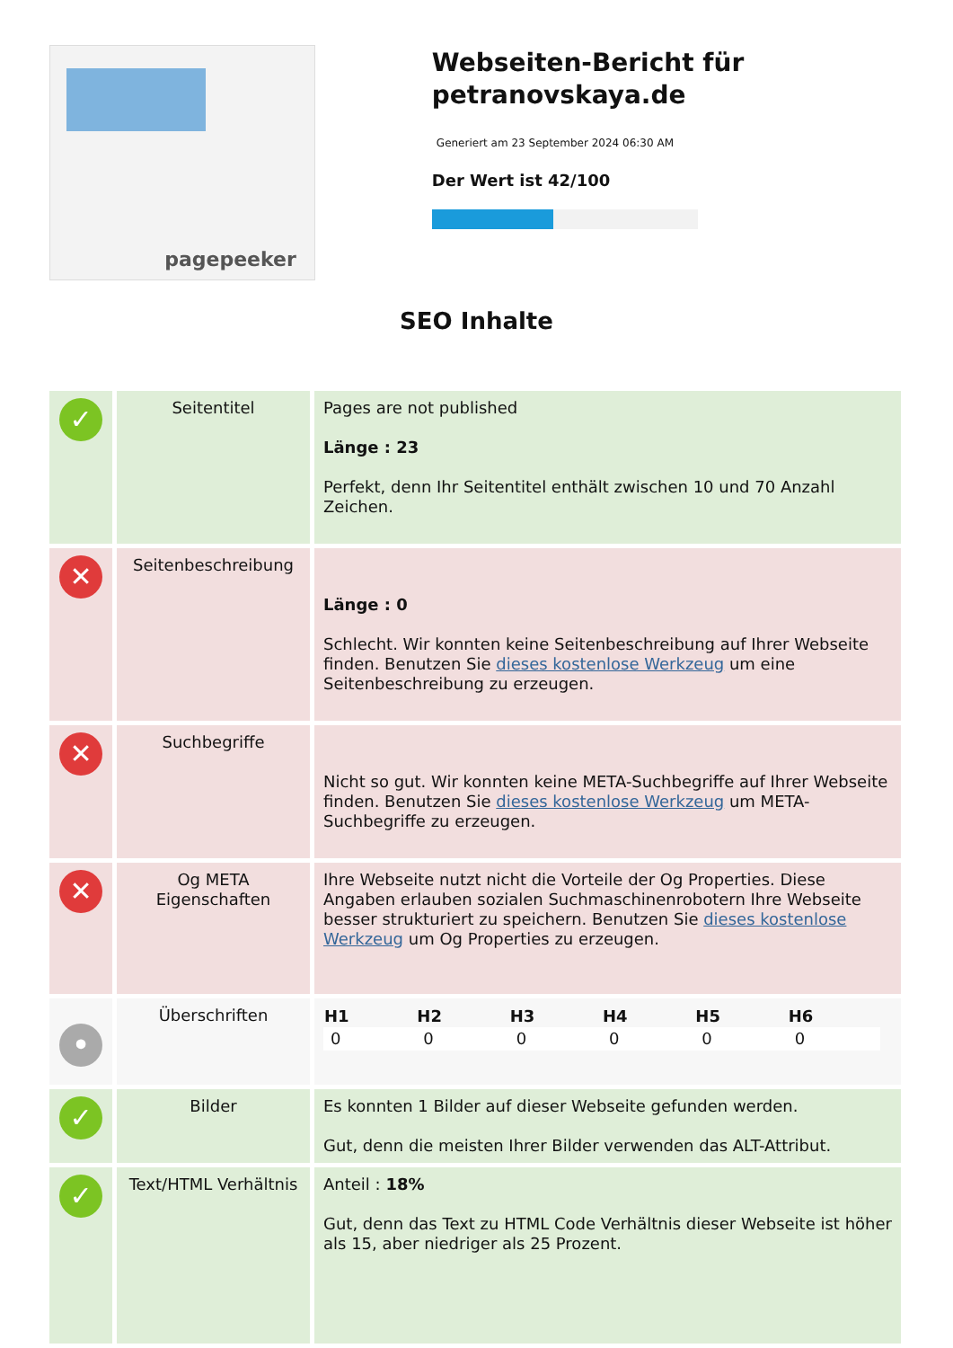pagepeeker
Webseiten-Bericht für petranovskaya.de
Generiert am 23 September 2024 06:30 AM
Der Wert ist 42/100
SEO Inhalte
| ✓ | Seitentitel | Pages are not published Länge : 23 Perfekt, denn Ihr Seitentitel enthält zwischen 10 und 70 Anzahl Zeichen. |
| ✕ | Seitenbeschreibung | Länge : 0 Schlecht. Wir konnten keine Seitenbeschreibung auf Ihrer Webseite finden. Benutzen Sie dieses kostenlose Werkzeug um eine Seitenbeschreibung zu erzeugen. |
| ✕ | Suchbegriffe | Nicht so gut. Wir konnten keine META-Suchbegriffe auf Ihrer Webseite finden. Benutzen Sie dieses kostenlose Werkzeug um META-Suchbegriffe zu erzeugen. |
| ✕ | Og META Eigenschaften | Ihre Webseite nutzt nicht die Vorteile der Og Properties. Diese Angaben erlauben sozialen Suchmaschinenrobotern Ihre Webseite besser strukturiert zu speichern. Benutzen Sie dieses kostenlose Werkzeug um Og Properties zu erzeugen. |
| • | Überschriften | / H1 / H2 / H3 / H4 / H5 / H6 / / --- / --- / --- / --- / --- / --- / / 0 / 0 / 0 / 0 / 0 / 0 / |
| ✓ | Bilder | Es konnten 1 Bilder auf dieser Webseite gefunden werden. Gut, denn die meisten Ihrer Bilder verwenden das ALT-Attribut. |
| ✓ | Text/HTML Verhältnis | Anteil : 18% Gut, denn das Text zu HTML Code Verhältnis dieser Webseite ist höher als 15, aber niedriger als 25 Prozent. |